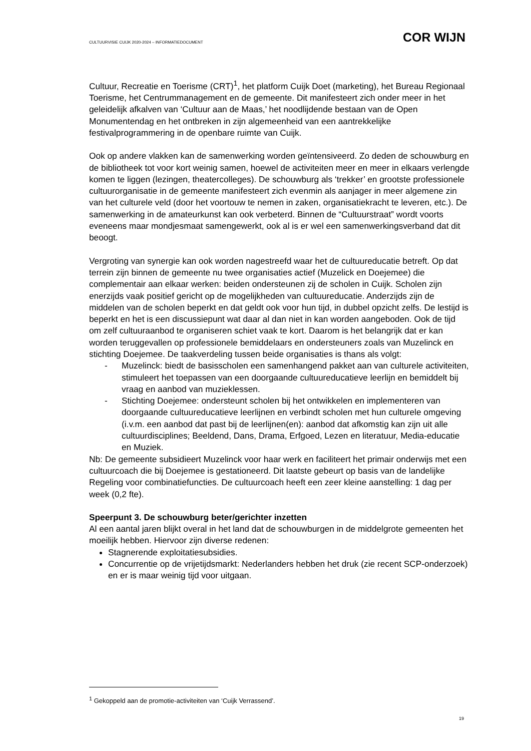CULTUURVISIE CUIJK 2020-2024 – INFORMATIEDOCUMENT COR WIJN
Cultuur, Recreatie en Toerisme (CRT)<sup>1</sup>, het platform Cuijk Doet (marketing), het Bureau Regionaal Toerisme, het Centrummanagement en de gemeente. Dit manifesteert zich onder meer in het geleidelijk afkalven van ‘Cultuur aan de Maas,’ het noodlijdende bestaan van de Open Monumentendag en het ontbreken in zijn algemeenheid van een aantrekkelijke festivalprogrammering in de openbare ruimte van Cuijk.
Ook op andere vlakken kan de samenwerking worden geïntensiveerd. Zo deden de schouwburg en de bibliotheek tot voor kort weinig samen, hoewel de activiteiten meer en meer in elkaars verlengde komen te liggen (lezingen, theatercolleges). De schouwburg als ‘trekker’ en grootste professionele cultuurorganisatie in de gemeente manifesteert zich evenmin als aanjager in meer algemene zin van het culturele veld (door het voortouw te nemen in zaken, organisatiekracht te leveren, etc.). De samenwerking in de amateurkunst kan ook verbeterd. Binnen de “Cultuurstraat” wordt voorts eveneens maar mondjesmaat samengewerkt, ook al is er wel een samenwerkingsverband dat dit beoogt.
Vergroting van synergie kan ook worden nagestreefd waar het de cultuureducatie betreft. Op dat terrein zijn binnen de gemeente nu twee organisaties actief (Muzelick en Doejemee) die complementair aan elkaar werken: beiden ondersteunen zij de scholen in Cuijk. Scholen zijn enerzijds vaak positief gericht op de mogelijkheden van cultuureducatie. Anderzijds zijn de middelen van de scholen beperkt en dat geldt ook voor hun tijd, in dubbel opzicht zelfs. De lestijd is beperkt en het is een discussiepunt wat daar al dan niet in kan worden aangeboden. Ook de tijd om zelf cultuuraanbod te organiseren schiet vaak te kort. Daarom is het belangrijk dat er kan worden teruggevallen op professionele bemiddelaars en ondersteuners zoals van Muzelinck en stichting Doejemee. De taakverdeling tussen beide organisaties is thans als volgt:
- Muzelinck: biedt de basisscholen een samenhangend pakket aan van culturele activiteiten, stimuleert het toepassen van een doorgaande cultuureducatieve leerlijn en bemiddelt bij vraag en aanbod van muzieklessen.
- Stichting Doejemee: ondersteunt scholen bij het ontwikkelen en implementeren van doorgaande cultuureducatieve leerlijnen en verbindt scholen met hun culturele omgeving (i.v.m. een aanbod dat past bij de leerlijnen(en): aanbod dat afkomstig kan zijn uit alle cultuurdisciplines; Beeldend, Dans, Drama, Erfgoed, Lezen en literatuur, Media-educatie en Muziek.
Nb: De gemeente subsidieert Muzelinck voor haar werk en faciliteert het primair onderwijs met een cultuurcoach die bij Doejemee is gestationeerd. Dit laatste gebeurt op basis van de landelijke Regeling voor combinatiefuncties. De cultuurcoach heeft een zeer kleine aanstelling: 1 dag per week (0,2 fte).
Speerpunt 3. De schouwburg beter/gerichter inzetten
Al een aantal jaren blijkt overal in het land dat de schouwburgen in de middelgrote gemeenten het moeilijk hebben. Hiervoor zijn diverse redenen:
Stagnerende exploitatiesubsidies.
Concurrentie op de vrijetijdsmarkt: Nederlanders hebben het druk (zie recent SCP-onderzoek) en er is maar weinig tijd voor uitgaan.
<sup>1</sup> Gekoppeld aan de promotie-activiteiten van ‘Cuijk Verrassend’.
19